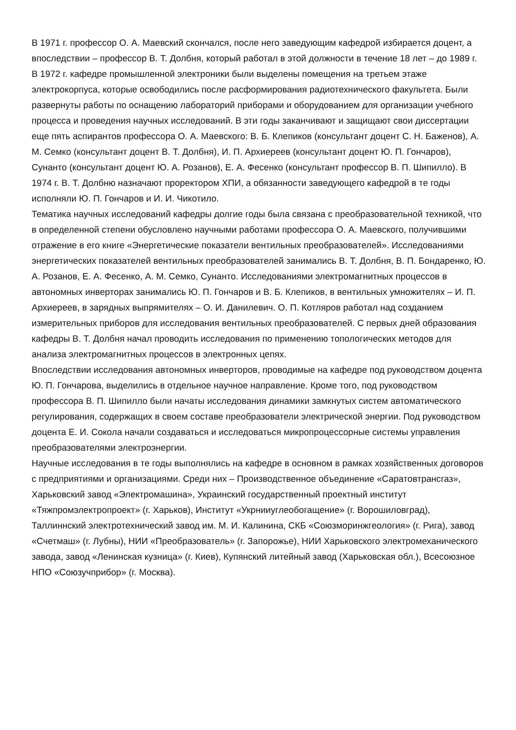В 1971 г. профессор О. А. Маевский скончался, после него заведующим кафедрой избирается доцент, а впоследствии – профессор В. Т. Долбня, который работал в этой должности в течение 18 лет – до 1989 г.
В 1972 г. кафедре промышленной электроники были выделены помещения на третьем этаже электрокорпуса, которые освободились после расформирования радиотехнического факультета. Были развернуты работы по оснащению лабораторий приборами и оборудованием для организации учебного процесса и проведения научных исследований. В эти годы заканчивают и защищают свои диссертации еще пять аспирантов профессора О. А. Маевского: В. Б. Клепиков (консультант доцент С. Н. Баженов), А. М. Семко (консультант доцент В. Т. Долбня), И. П. Архиереев (консультант доцент Ю. П. Гончаров), Сунанто (консультант доцент Ю. А. Розанов), Е. А. Фесенко (консультант профессор В. П. Шипилло). В 1974 г. В. Т. Долбню назначают проректором ХПИ, а обязанности заведующего кафедрой в те годы исполняли Ю. П. Гончаров и И. И. Чикотило.
Тематика научных исследований кафедры долгие годы была связана с преобразовательной техникой, что в определенной степени обусловлено научными работами профессора О. А. Маевского, получившими отражение в его книге «Энергетические показатели вентильных преобразователей». Исследованиями энергетических показателей вентильных преобразователей занимались В. Т. Долбня, В. П. Бондаренко, Ю. А. Розанов, Е. А. Фесенко, А. М. Семко, Сунанто. Исследованиями электромагнитных процессов в автономных инверторах занимались Ю. П. Гончаров и В. Б. Клепиков, в вентильных умножителях – И. П. Архиереев, в зарядных выпрямителях – О. И. Данилевич. О. П. Котляров работал над созданием измерительных приборов для исследования вентильных преобразователей. С первых дней образования кафедры В. Т. Долбня начал проводить исследования по применению топологических методов для анализа электромагнитных процессов в электронных цепях.
Впоследствии исследования автономных инверторов, проводимые на кафедре под руководством доцента Ю. П. Гончарова, выделились в отдельное научное направление. Кроме того, под руководством профессора В. П. Шипилло были начаты исследования динамики замкнутых систем автоматического регулирования, содержащих в своем составе преобразователи электрической энергии. Под руководством доцента Е. И. Сокола начали создаваться и исследоваться микропроцессорные системы управления преобразователями электроэнергии.
Научные исследования в те годы выполнялись на кафедре в основном в рамках хозяйственных договоров с предприятиями и организациями. Среди них – Производственное объединение «Саратовтрансгаз», Харьковский завод «Электромашина», Украинский государственный проектный институт «Тяжпромэлектропроект» (г. Харьков), Институт «Укрнииуглеобогащение» (г. Ворошиловград), Таллиннский электротехнический завод им. М. И. Калинина, СКБ «Союзморинжгеология» (г. Рига), завод «Счетмаш» (г. Лубны), НИИ «Преобразователь» (г. Запорожье), НИИ Харьковского электромеханического завода, завод «Ленинская кузница» (г. Киев), Купянский литейный завод (Харьковская обл.), Всесоюзное НПО «Союзучприбор» (г. Москва).